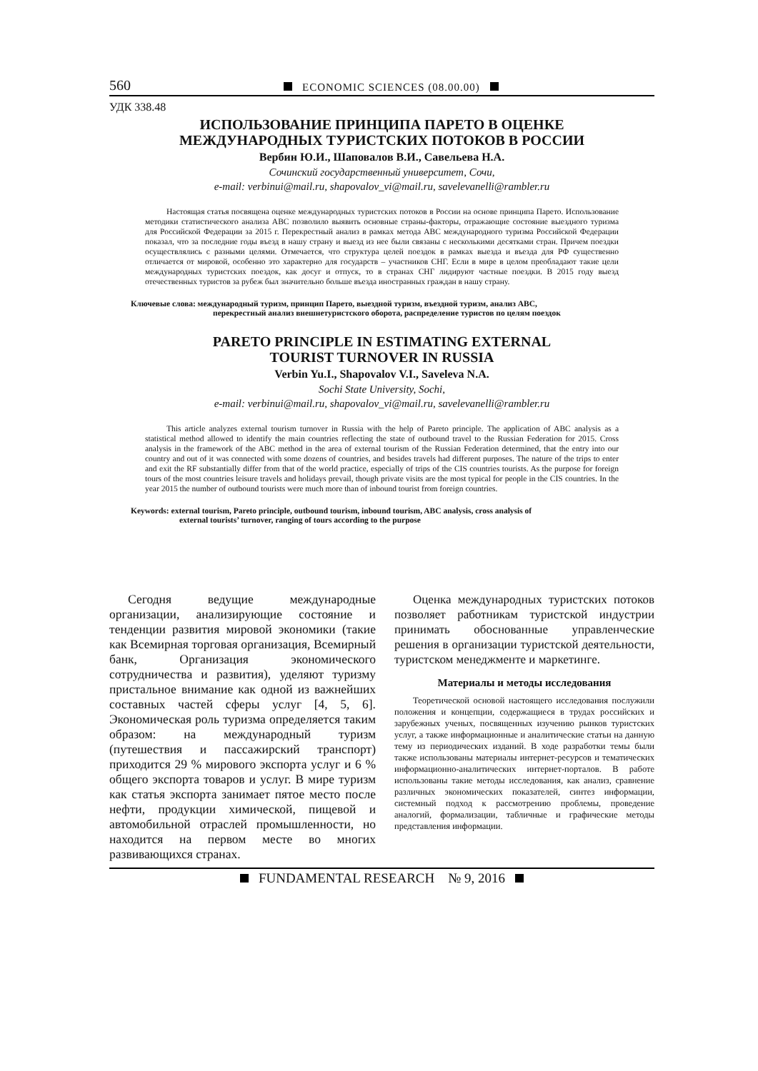560 ECONOMIC SCIENCES (08.00.00)
УДК 338.48
ИСПОЛЬЗОВАНИЕ ПРИНЦИПА ПАРЕТО В ОЦЕНКЕ
МЕЖДУНАРОДНЫХ ТУРИСТСКИХ ПОТОКОВ В РОССИИ
Вербин Ю.И., Шаповалов В.И., Савельева Н.А.
Сочинский государственный университет, Сочи,
e-mail: verbinui@mail.ru, shapovalov_vi@mail.ru, savelevanelli@rambler.ru
Настоящая статья посвящена оценке международных туристских потоков в России на основе принципа Парето. Использование методики статистического анализа АВС позволило выявить основные страны-факторы, отражающие состояние выездного туризма для Российской Федерации за 2015 г. Перекрестный анализ в рамках метода АВС международного туризма Российской Федерации показал, что за последние годы въезд в нашу страну и выезд из нее были связаны с несколькими десятками стран. Причем поездки осуществлялись с разными целями. Отмечается, что структура целей поездок в рамках выезда и въезда для РФ существенно отличается от мировой, особенно это характерно для государств – участников СНГ. Если в мире в целом преобладают такие цели международных туристских поездок, как досуг и отпуск, то в странах СНГ лидируют частные поездки. В 2015 году выезд отечественных туристов за рубеж был значительно больше въезда иностранных граждан в нашу страну.
Ключевые слова: международный туризм, принцип Парето, выездной туризм, въездной туризм, анализ АВС,
перекрестный анализ внешнетуристского оборота, распределение туристов по целям поездок
PARETO PRINCIPLE IN ESTIMATING EXTERNAL
TOURIST TURNOVER IN RUSSIA
Verbin Yu.I., Shapovalov V.I., Saveleva N.A.
Sochi State University, Sochi,
e-mail: verbinui@mail.ru, shapovalov_vi@mail.ru, savelevanelli@rambler.ru
This article analyzes external tourism turnover in Russia with the help of Pareto principle. The application of ABC analysis as a statistical method allowed to identify the main countries reflecting the state of outbound travel to the Russian Federation for 2015. Cross analysis in the framework of the ABC method in the area of external tourism of the Russian Federation determined, that the entry into our country and out of it was connected with some dozens of countries, and besides travels had different purposes. The nature of the trips to enter and exit the RF substantially differ from that of the world practice, especially of trips of the CIS countries tourists. As the purpose for foreign tours of the most countries leisure travels and holidays prevail, though private visits are the most typical for people in the CIS countries. In the year 2015 the number of outbound tourists were much more than of inbound tourist from foreign countries.
Keywords: external tourism, Pareto principle, outbound tourism, inbound tourism, ABC analysis, cross analysis of
external tourists’ turnover, ranging of tours according to the purpose
Сегодня ведущие международные организации, анализирующие состояние и тенденции развития мировой экономики (такие как Всемирная торговая организация, Всемирный банк, Организация экономического сотрудничества и развития), уделяют туризму пристальное внимание как одной из важнейших составных частей сферы услуг [4, 5, 6]. Экономическая роль туризма определяется таким образом: на международный туризм (путешествия и пассажирский транспорт) приходится 29 % мирового экспорта услуг и 6 % общего экспорта товаров и услуг. В мире туризм как статья экспорта занимает пятое место после нефти, продукции химической, пищевой и автомобильной отраслей промышленности, но находится на первом месте во многих развивающихся странах.
Оценка международных туристских потоков позволяет работникам туристской индустрии принимать обоснованные управленческие решения в организации туристской деятельности, туристском менеджменте и маркетинге.
Материалы и методы исследования
Теоретической основой настоящего исследования послужили положения и концепции, содержащиеся в трудах российских и зарубежных ученых, посвященных изучению рынков туристских услуг, а также информационные и аналитические статьи на данную тему из периодических изданий. В ходе разработки темы были также использованы материалы интернет-ресурсов и тематических информационно-аналитических интернет-порталов. В работе использованы такие методы исследования, как анализ, сравнение различных экономических показателей, синтез информации, системный подход к рассмотрению проблемы, проведение аналогий, формализации, табличные и графические методы представления информации.
FUNDAMENTAL RESEARCH № 9, 2016